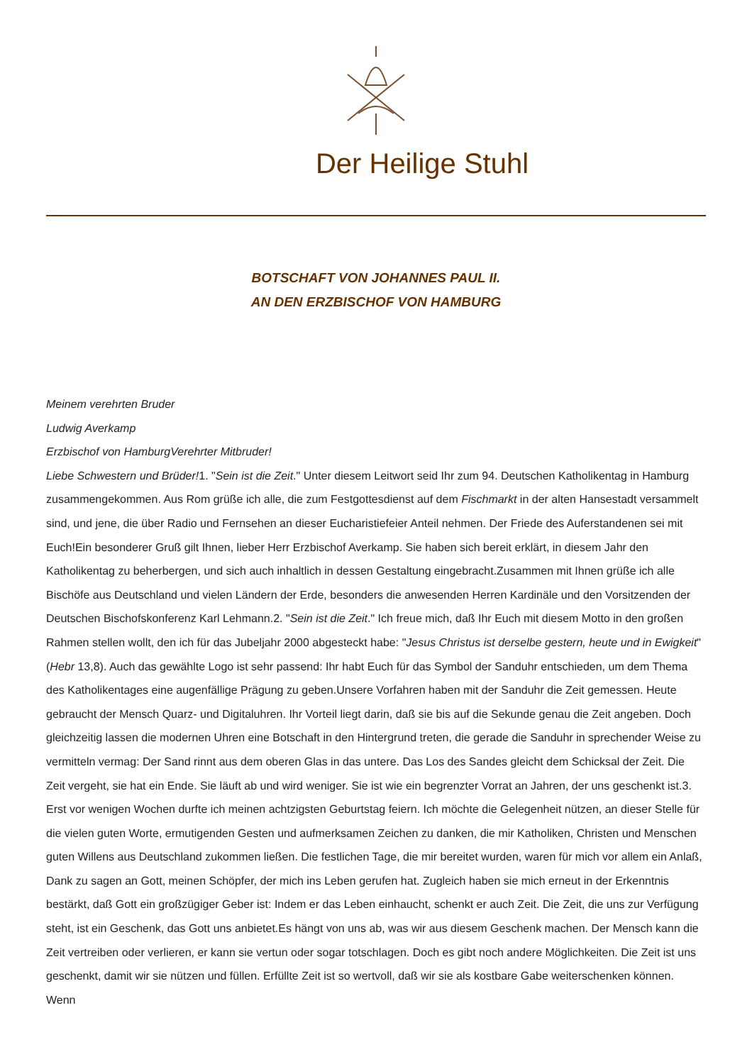Der Heilige Stuhl
BOTSCHAFT VON JOHANNES PAUL II.
AN DEN ERZBISCHOF VON HAMBURG
Meinem verehrten Bruder
Ludwig Averkamp
Erzbischof von HamburgVerehrter Mitbruder!
Liebe Schwestern und Brüder!1. "Sein ist die Zeit." Unter diesem Leitwort seid Ihr zum 94. Deutschen Katholikentag in Hamburg zusammengekommen. Aus Rom grüße ich alle, die zum Festgottesdienst auf dem Fischmarkt in der alten Hansestadt versammelt sind, und jene, die über Radio und Fernsehen an dieser Eucharistiefeier Anteil nehmen. Der Friede des Auferstandenen sei mit Euch!Ein besonderer Gruß gilt Ihnen, lieber Herr Erzbischof Averkamp. Sie haben sich bereit erklärt, in diesem Jahr den Katholikentag zu beherbergen, und sich auch inhaltlich in dessen Gestaltung eingebracht.Zusammen mit Ihnen grüße ich alle Bischöfe aus Deutschland und vielen Ländern der Erde, besonders die anwesenden Herren Kardinäle und den Vorsitzenden der Deutschen Bischofskonferenz Karl Lehmann.2. "Sein ist die Zeit." Ich freue mich, daß Ihr Euch mit diesem Motto in den großen Rahmen stellen wollt, den ich für das Jubeljahr 2000 abgesteckt habe: "Jesus Christus ist derselbe gestern, heute und in Ewigkeit" (Hebr 13,8). Auch das gewählte Logo ist sehr passend: Ihr habt Euch für das Symbol der Sanduhr entschieden, um dem Thema des Katholikentages eine augenfällige Prägung zu geben.Unsere Vorfahren haben mit der Sanduhr die Zeit gemessen. Heute gebraucht der Mensch Quarz- und Digitaluhren. Ihr Vorteil liegt darin, daß sie bis auf die Sekunde genau die Zeit angeben. Doch gleichzeitig lassen die modernen Uhren eine Botschaft in den Hintergrund treten, die gerade die Sanduhr in sprechender Weise zu vermitteln vermag: Der Sand rinnt aus dem oberen Glas in das untere. Das Los des Sandes gleicht dem Schicksal der Zeit. Die Zeit vergeht, sie hat ein Ende. Sie läuft ab und wird weniger. Sie ist wie ein begrenzter Vorrat an Jahren, der uns geschenkt ist.3. Erst vor wenigen Wochen durfte ich meinen achtzigsten Geburtstag feiern. Ich möchte die Gelegenheit nützen, an dieser Stelle für die vielen guten Worte, ermutigenden Gesten und aufmerksamen Zeichen zu danken, die mir Katholiken, Christen und Menschen guten Willens aus Deutschland zukommen ließen. Die festlichen Tage, die mir bereitet wurden, waren für mich vor allem ein Anlaß, Dank zu sagen an Gott, meinen Schöpfer, der mich ins Leben gerufen hat. Zugleich haben sie mich erneut in der Erkenntnis bestärkt, daß Gott ein großzügiger Geber ist: Indem er das Leben einhaucht, schenkt er auch Zeit. Die Zeit, die uns zur Verfügung steht, ist ein Geschenk, das Gott uns anbietet.Es hängt von uns ab, was wir aus diesem Geschenk machen. Der Mensch kann die Zeit vertreiben oder verlieren, er kann sie vertun oder sogar totschlagen. Doch es gibt noch andere Möglichkeiten. Die Zeit ist uns geschenkt, damit wir sie nützen und füllen. Erfüllte Zeit ist so wertvoll, daß wir sie als kostbare Gabe weiterschenken können. Wenn